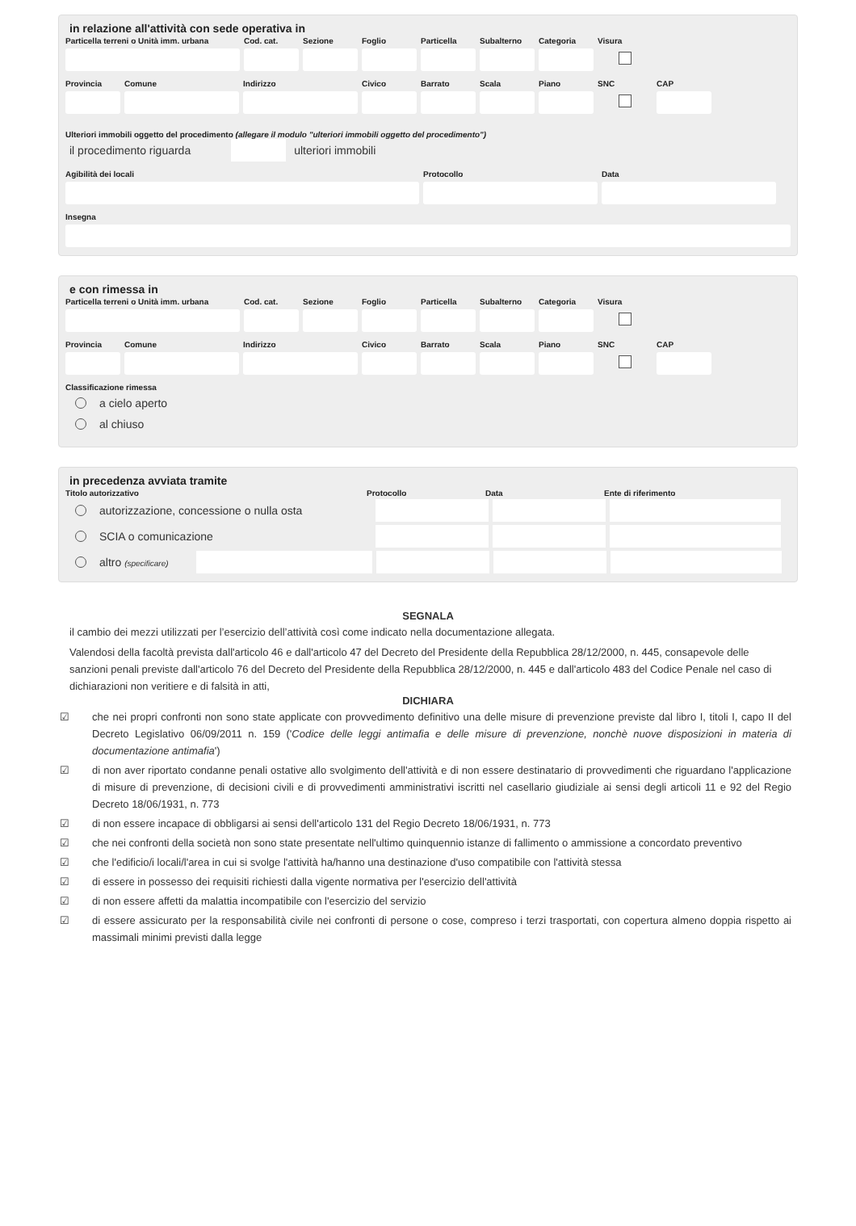in relazione all'attività con sede operativa in
Particella terreni o Unità imm. urbana
Cod. cat. Sezione Foglio Particella Subalterno Categoria Visura
Provincia Comune Indirizzo Civico Barrato Scala Piano SNC CAP
Ulteriori immobili oggetto del procedimento (allegare il modulo "ulteriori immobili oggetto del procedimento")
il procedimento riguarda ulteriori immobili
Agibilità dei locali Protocollo Data
Insegna
e con rimessa in
Particella terreni o Unità imm. urbana
Cod. cat. Sezione Foglio Particella Subalterno Categoria Visura
Provincia Comune Indirizzo Civico Barrato Scala Piano SNC CAP
Classificazione rimessa
a cielo aperto
al chiuso
in precedenza avviata tramite
Titolo autorizzativo Protocollo Data Ente di riferimento
autorizzazione, concessione o nulla osta
SCIA o comunicazione
altro (specificare)
SEGNALA
il cambio dei mezzi utilizzati per l’esercizio dell’attività così come indicato nella documentazione allegata.
Valendosi della facoltà prevista dall'articolo 46 e dall'articolo 47 del Decreto del Presidente della Repubblica 28/12/2000, n. 445, consapevole delle sanzioni penali previste dall'articolo 76 del Decreto del Presidente della Repubblica 28/12/2000, n. 445 e dall'articolo 483 del Codice Penale nel caso di dichiarazioni non veritiere e di falsità in atti,
DICHIARA
☑ che nei propri confronti non sono state applicate con provvedimento definitivo una delle misure di prevenzione previste dal libro I, titoli I, capo II del Decreto Legislativo 06/09/2011 n. 159 ('Codice delle leggi antimafia e delle misure di prevenzione, nonchè nuove disposizioni in materia di documentazione antimafia')
☑ di non aver riportato condanne penali ostative allo svolgimento dell'attività e di non essere destinatario di provvedimenti che riguardano l'applicazione di misure di prevenzione, di decisioni civili e di provvedimenti amministrativi iscritti nel casellario giudiziale ai sensi degli articoli 11 e 92 del Regio Decreto 18/06/1931, n. 773
☑ di non essere incapace di obbligarsi ai sensi dell'articolo 131 del Regio Decreto 18/06/1931, n. 773
☑ che nei confronti della società non sono state presentate nell'ultimo quinquennio istanze di fallimento o ammissione a concordato preventivo
☑ che l'edificio/i locali/l'area in cui si svolge l'attività ha/hanno una destinazione d'uso compatibile con l'attività stessa
☑ di essere in possesso dei requisiti richiesti dalla vigente normativa per l'esercizio dell'attività
☑ di non essere affetti da malattia incompatibile con l'esercizio del servizio
☑ di essere assicurato per la responsabilità civile nei confronti di persone o cose, compreso i terzi trasportati, con copertura almeno doppia rispetto ai massimali minimi previsti dalla legge